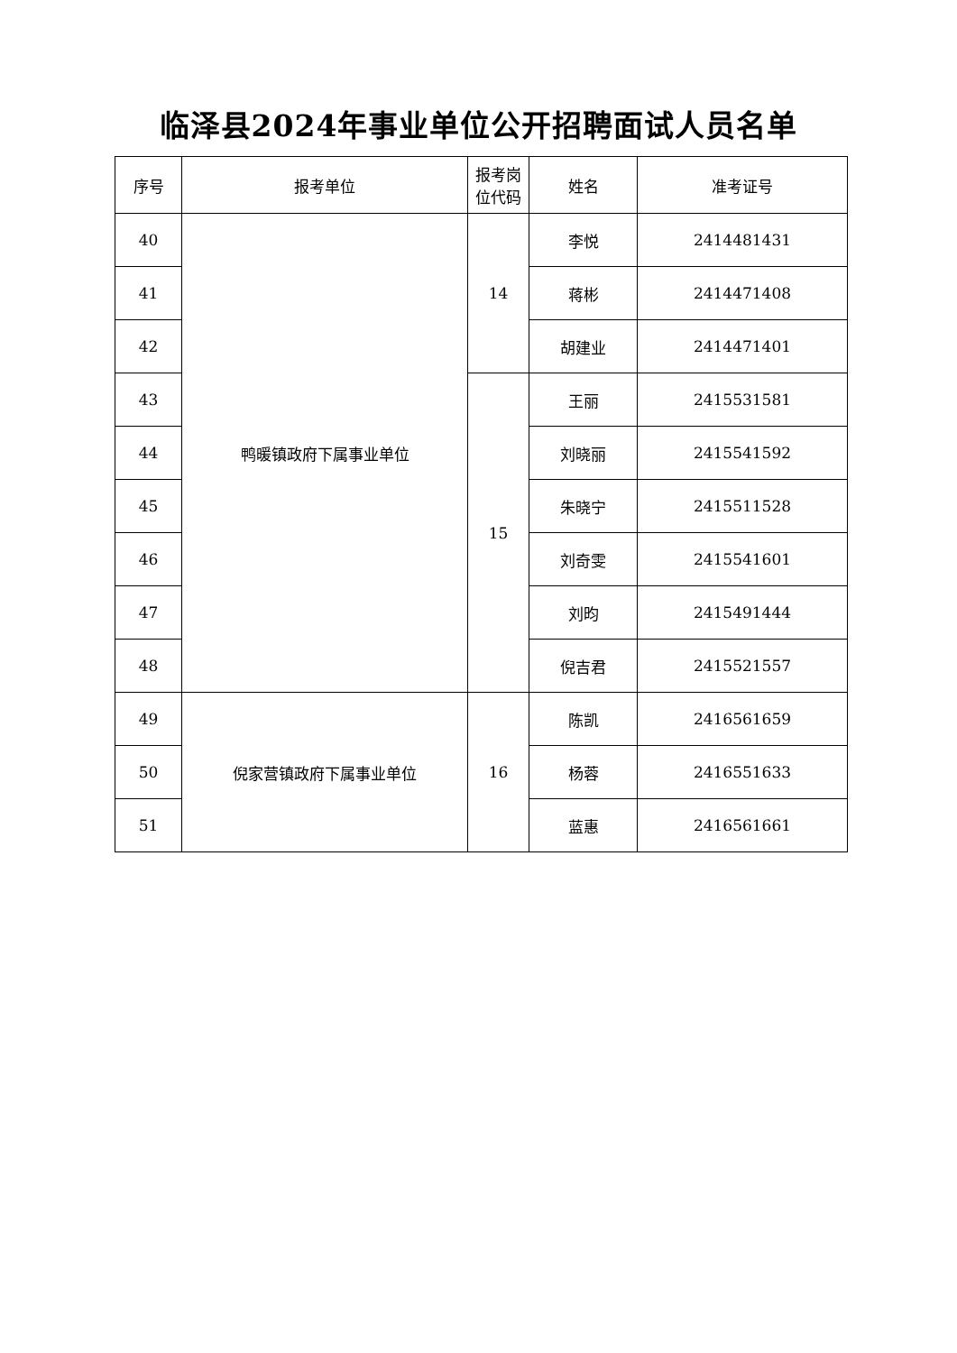临泽县2024年事业单位公开招聘面试人员名单
| 序号 | 报考单位 | 报考岗 位代码 | 姓名 | 准考证号 |
| --- | --- | --- | --- | --- |
| 40 | 鸭暖镇政府下属事业单位 | 14 | 李悦 | 2414481431 |
| 41 | | | 蒋彬 | 2414471408 |
| 42 | | | 胡建业 | 2414471401 |
| 43 | | 15 | 王丽 | 2415531581 |
| 44 | | | 刘晓丽 | 2415541592 |
| 45 | | | 朱晓宁 | 2415511528 |
| 46 | | | 刘奇雯 | 2415541601 |
| 47 | | | 刘昀 | 2415491444 |
| 48 | | | 倪吉君 | 2415521557 |
| 49 | 倪家营镇政府下属事业单位 | 16 | 陈凯 | 2416561659 |
| 50 | | | 杨蓉 | 2416551633 |
| 51 | | | 蓝惠 | 2416561661 |